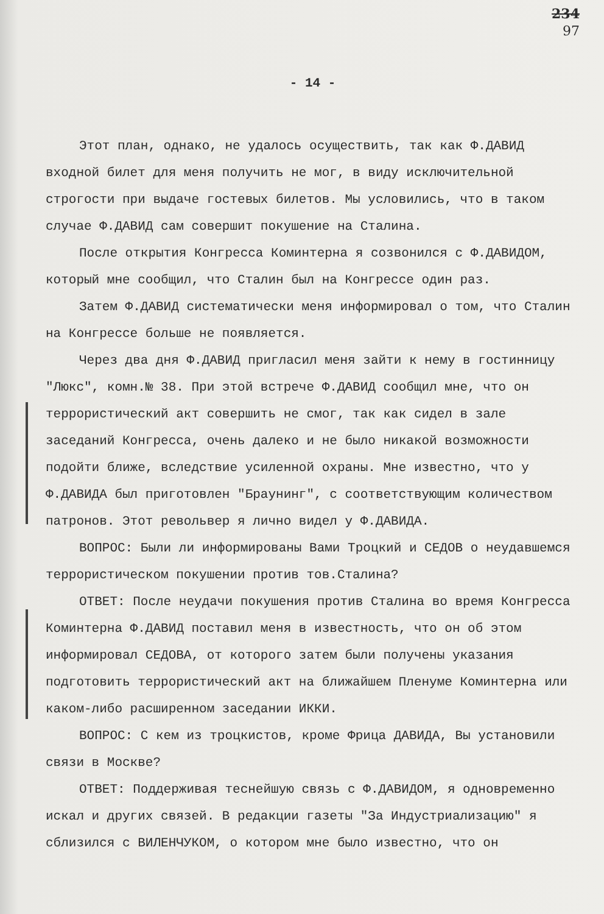234
97
- 14 -
Этот план, однако, не удалось осуществить, так как Ф.ДАВИД входной билет для меня получить не мог, в виду исключительной строгости при выдаче гостевых билетов. Мы условились, что в таком случае Ф.ДАВИД сам совершит покушение на Сталина.
После открытия Конгресса Коминтерна я созвонился с Ф.ДАВИДОМ, который мне сообщил, что Сталин был на Конгрессе один раз.
Затем Ф.ДАВИД систематически меня информировал о том, что Сталин на Конгрессе больше не появляется.
Через два дня Ф.ДАВИД пригласил меня зайти к нему в гостинницу "Люкс", комн.№ 38. При этой встрече Ф.ДАВИД сообщил мне, что он террористический акт совершить не смог, так как сидел в зале заседаний Конгресса, очень далеко и не было никакой возможности подойти ближе, вследствие усиленной охраны. Мне известно, что у Ф.ДАВИДА был приготовлен "Браунинг", с соответствующим количеством патронов. Этот револьвер я лично видел у Ф.ДАВИДА.
ВОПРОС: Были ли информированы Вами Троцкий и СЕДОВ о неудавшемся террористическом покушении против тов.Сталина?
ОТВЕТ: После неудачи покушения против Сталина во время Конгресса Коминтерна Ф.ДАВИД поставил меня в известность, что он об этом информировал СЕДОВА, от которого затем были получены указания подготовить террористический акт на ближайшем Пленуме Коминтерна или каком-либо расширенном заседании ИККИ.
ВОПРОС: С кем из троцкистов, кроме Фрица ДАВИДА, Вы установили связи в Москве?
ОТВЕТ: Поддерживая теснейшую связь с Ф.ДАВИДОМ, я одновременно искал и других связей. В редакции газеты "За Индустриализацию" я сблизился с ВИЛЕНЧУКОМ, о котором мне было известно, что он